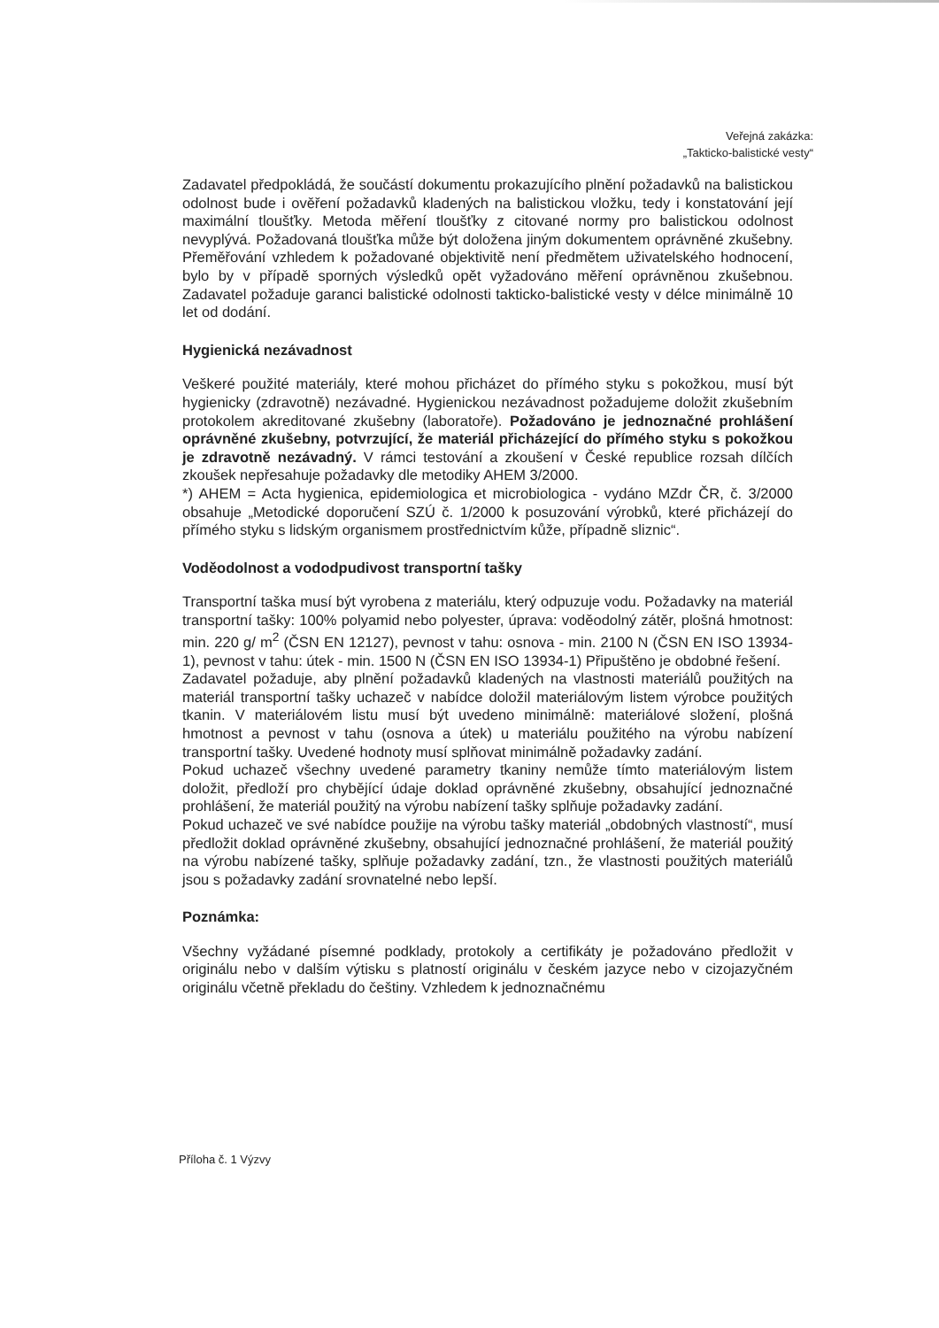Veřejná zakázka:
„Takticko-balistické vesty“
Zadavatel předpokládá, že součástí dokumentu prokazujícího plnění požadavků na balistickou odolnost bude i ověření požadavků kladených na balistickou vložku, tedy i konstatování její maximální tloušťky. Metoda měření tloušťky z citované normy pro balistickou odolnost nevyplývá. Požadovaná tloušťka může být doložena jiným dokumentem oprávněné zkušebny. Přeměřování vzhledem k požadované objektivitě není předmětem uživatelského hodnocení, bylo by v případě sporných výsledků opět vyžadováno měření oprávněnou zkušebnou. Zadavatel požaduje garanci balistické odolnosti takticko-balistické vesty v délce minimálně 10 let od dodání.
Hygienická nezávadnost
Veškeré použité materiály, které mohou přicházet do přímého styku s pokožkou, musí být hygienicky (zdravotně) nezávadné. Hygienickou nezávadnost požadujeme doložit zkušebním protokolem akreditované zkušebny (laboratoře). Požadováno je jednoznačné prohlášení oprávněné zkušebny, potvrzující, že materiál přicházející do přímého styku s pokožkou je zdravotně nezávadný. V rámci testování a zkoušení v České republice rozsah dílčích zkoušek nepřesahuje požadavky dle metodiky AHEM 3/2000.
*) AHEM = Acta hygienica, epidemiologica et microbiologica - vydáno MZdr ČR, č. 3/2000 obsahuje „Metodické doporučení SZÚ č. 1/2000 k posuzování výrobků, které přicházejí do přímého styku s lidským organismem prostřednictvím kůže, případně sliznic“.
Voděodolnost a vododpudivost transportní tašky
Transportní taška musí být vyrobena z materiálu, který odpuzuje vodu. Požadavky na materiál transportní tašky: 100% polyamid nebo polyester, úprava: voděodolný zátěr, plošná hmotnost: min. 220 g/ m<sup>2</sup> (ČSN EN 12127), pevnost v tahu: osnova - min. 2100 N (ČSN EN ISO 13934-1), pevnost v tahu: útek - min. 1500 N (ČSN EN ISO 13934-1) Připuštěno je obdobné řešení.
Zadavatel požaduje, aby plnění požadavků kladených na vlastnosti materiálů použitých na materiál transportní tašky uchazeč v nabídce doložil materiálovým listem výrobce použitých tkanin. V materiálovém listu musí být uvedeno minimálně: materiálové složení, plošná hmotnost a pevnost v tahu (osnova a útek) u materiálu použitého na výrobu nabízení transportní tašky. Uvedené hodnoty musí splňovat minimálně požadavky zadání.
Pokud uchazeč všechny uvedené parametry tkaniny nemůže tímto materiálovým listem doložit, předloží pro chybějící údaje doklad oprávněné zkušebny, obsahující jednoznačné prohlášení, že materiál použitý na výrobu nabízení tašky splňuje požadavky zadání.
Pokud uchazeč ve své nabídce použije na výrobu tašky materiál „obdobných vlastností“, musí předložit doklad oprávněné zkušebny, obsahující jednoznačné prohlášení, že materiál použitý na výrobu nabízené tašky, splňuje požadavky zadání, tzn., že vlastnosti použitých materiálů jsou s požadavky zadání srovnatelné nebo lepší.
Poznámka:
Všechny vyžádané písemné podklady, protokoly a certifikáty je požadováno předložit v originálu nebo v dalším výtisku s platností originálu v českém jazyce nebo v cizojazyčném originálu včetně překladu do češtiny. Vzhledem k jednoznačnému
Příloha č. 1 Výzvy